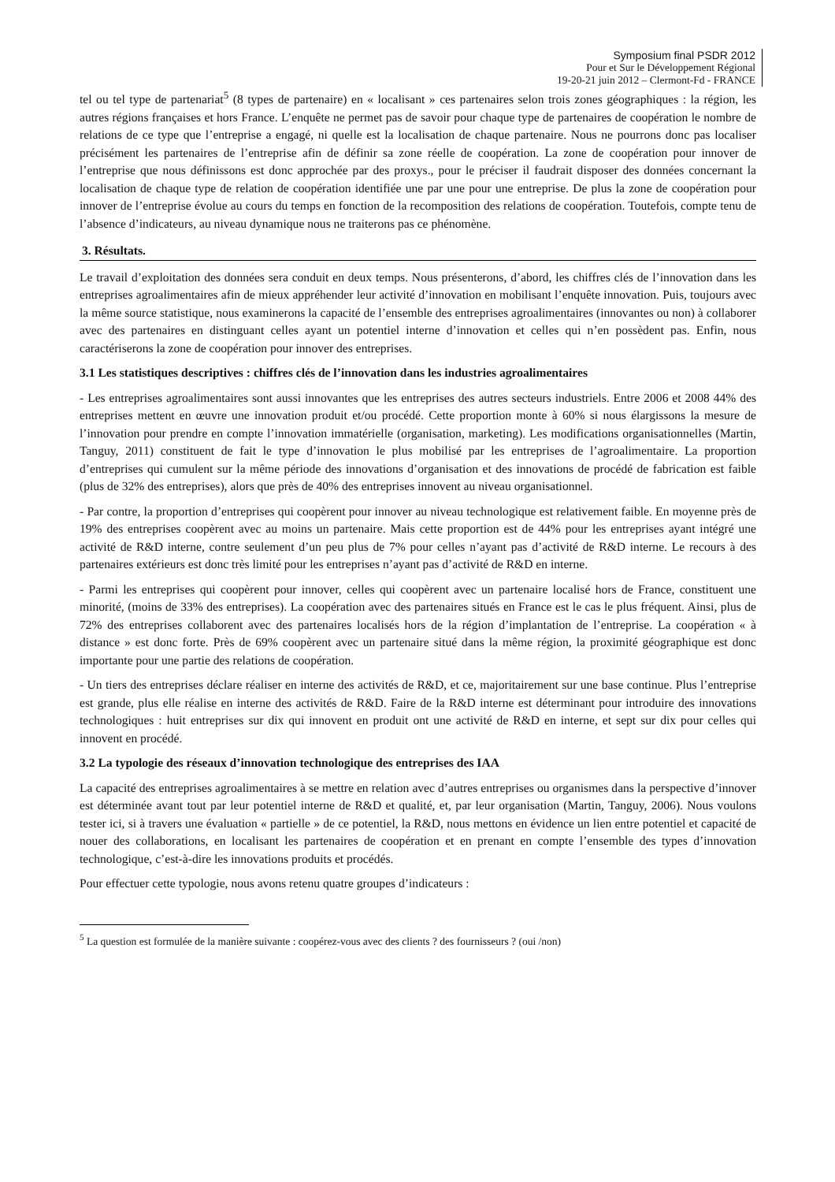Symposium final PSDR 2012
Pour et Sur le Développement Régional
19-20-21 juin 2012 – Clermont-Fd - FRANCE
tel ou tel type de partenariat<sup>5</sup> (8 types de partenaire) en « localisant » ces partenaires selon trois zones géographiques : la région, les autres régions françaises et hors France. L’enquête ne permet pas de savoir pour chaque type de partenaires de coopération le nombre de relations de ce type que l’entreprise a engagé, ni quelle est la localisation de chaque partenaire. Nous ne pourrons donc pas localiser précisément les partenaires de l’entreprise afin de définir sa zone réelle de coopération. La zone de coopération pour innover de l’entreprise que nous définissons est donc approchée par des proxys., pour le préciser il faudrait disposer des données concernant la localisation de chaque type de relation de coopération identifiée une par une pour une entreprise. De plus la zone de coopération pour innover de l’entreprise évolue au cours du temps en fonction de la recomposition des relations de coopération. Toutefois, compte tenu de l’absence d’indicateurs, au niveau dynamique nous ne traiterons pas ce phénomène.
3. Résultats.
Le travail d’exploitation des données sera conduit en deux temps. Nous présenterons, d’abord, les chiffres clés de l’innovation dans les entreprises agroalimentaires afin de mieux appréhender leur activité d’innovation en mobilisant l’enquête innovation. Puis, toujours avec la même source statistique, nous examinerons la capacité de l’ensemble des entreprises agroalimentaires (innovantes ou non) à collaborer avec des partenaires en distinguant celles ayant un potentiel interne d’innovation et celles qui n’en possèdent pas. Enfin, nous caractériserons la zone de coopération pour innover des entreprises.
3.1 Les statistiques descriptives : chiffres clés de l’innovation dans les industries agroalimentaires
- Les entreprises agroalimentaires sont aussi innovantes que les entreprises des autres secteurs industriels. Entre 2006 et 2008 44% des entreprises mettent en œuvre une innovation produit et/ou procédé. Cette proportion monte à 60% si nous élargissons la mesure de l’innovation pour prendre en compte l’innovation immatérielle (organisation, marketing). Les modifications organisationnelles (Martin, Tanguy, 2011) constituent de fait le type d’innovation le plus mobilisé par les entreprises de l’agroalimentaire. La proportion d’entreprises qui cumulent sur la même période des innovations d’organisation et des innovations de procédé de fabrication est faible (plus de 32% des entreprises), alors que près de 40% des entreprises innovent au niveau organisationnel.
- Par contre, la proportion d’entreprises qui coopèrent pour innover au niveau technologique est relativement faible. En moyenne près de 19% des entreprises coopèrent avec au moins un partenaire. Mais cette proportion est de 44% pour les entreprises ayant intégré une activité de R&D interne, contre seulement d’un peu plus de 7% pour celles n’ayant pas d’activité de R&D interne. Le recours à des partenaires extérieurs est donc très limité pour les entreprises n’ayant pas d’activité de R&D en interne.
- Parmi les entreprises qui coopèrent pour innover, celles qui coopèrent avec un partenaire localisé hors de France, constituent une minorité, (moins de 33% des entreprises). La coopération avec des partenaires situés en France est le cas le plus fréquent. Ainsi, plus de 72% des entreprises collaborent avec des partenaires localisés hors de la région d’implantation de l’entreprise. La coopération « à distance » est donc forte. Près de 69% coopèrent avec un partenaire situé dans la même région, la proximité géographique est donc importante pour une partie des relations de coopération.
- Un tiers des entreprises déclare réaliser en interne des activités de R&D, et ce, majoritairement sur une base continue. Plus l’entreprise est grande, plus elle réalise en interne des activités de R&D. Faire de la R&D interne est déterminant pour introduire des innovations technologiques : huit entreprises sur dix qui innovent en produit ont une activité de R&D en interne, et sept sur dix pour celles qui innovent en procédé.
3.2 La typologie des réseaux d’innovation technologique des entreprises des IAA
La capacité des entreprises agroalimentaires à se mettre en relation avec d’autres entreprises ou organismes dans la perspective d’innover est déterminée avant tout par leur potentiel interne de R&D et qualité, et, par leur organisation (Martin, Tanguy, 2006). Nous voulons tester ici, si à travers une évaluation « partielle » de ce potentiel, la R&D, nous mettons en évidence un lien entre potentiel et capacité de nouer des collaborations, en localisant les partenaires de coopération et en prenant en compte l’ensemble des types d’innovation technologique, c’est-à-dire les innovations produits et procédés.
Pour effectuer cette typologie, nous avons retenu quatre groupes d’indicateurs :
<sup>5</sup> La question est formulée de la manière suivante : coopérez-vous avec des clients ? des fournisseurs ? (oui /non)